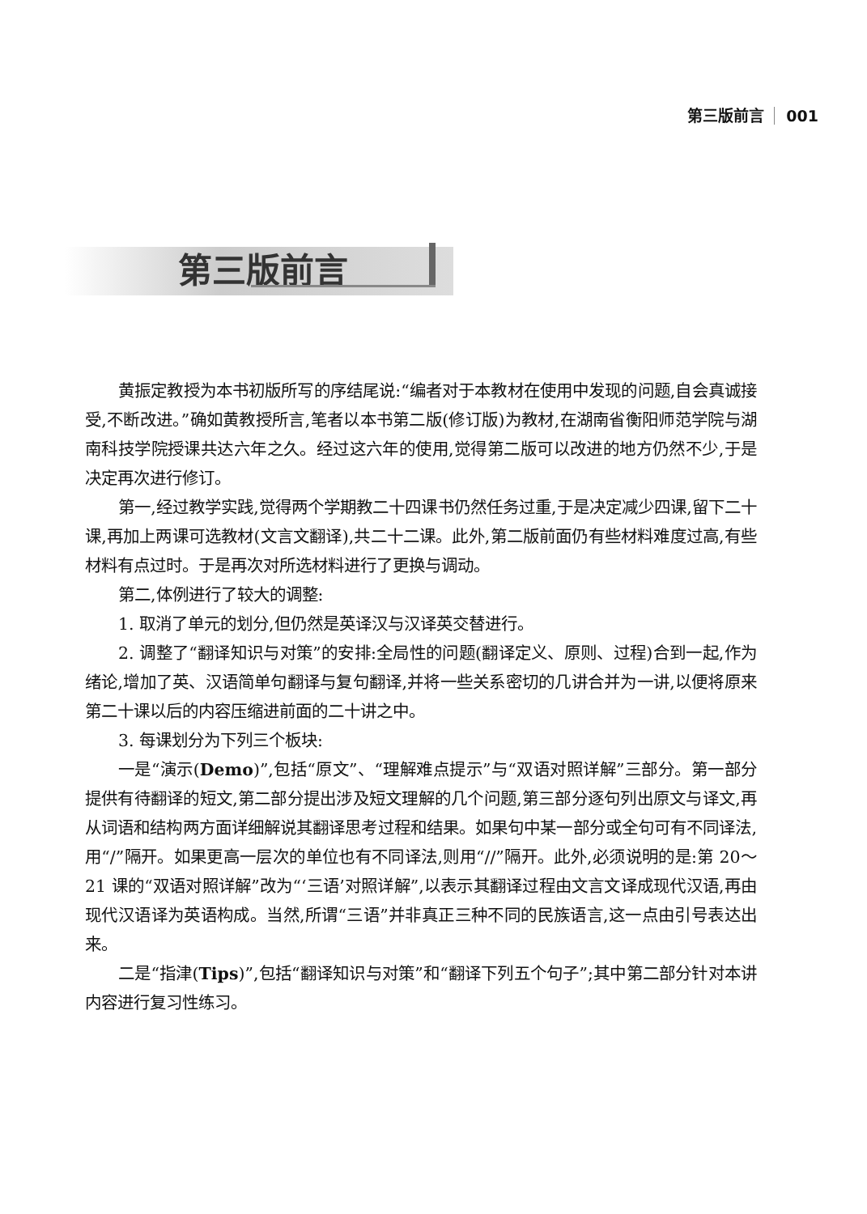第三版前言 001
第三版前言
黄振定教授为本书初版所写的序结尾说:“编者对于本教材在使用中发现的问题,自会真诚接受,不断改进。”确如黄教授所言,笔者以本书第二版(修订版)为教材,在湖南省衡阳师范学院与湖南科技学院授课共达六年之久。经过这六年的使用,觉得第二版可以改进的地方仍然不少,于是决定再次进行修订。
第一,经过教学实践,觉得两个学期教二十四课书仍然任务过重,于是决定减少四课,留下二十课,再加上两课可选教材(文言文翻译),共二十二课。此外,第二版前面仍有些材料难度过高,有些材料有点过时。于是再次对所选材料进行了更换与调动。
第二,体例进行了较大的调整:
1. 取消了单元的划分,但仍然是英译汉与汉译英交替进行。
2. 调整了“翻译知识与对策”的安排:全局性的问题(翻译定义、原则、过程)合到一起,作为绪论,增加了英、汉语简单句翻译与复句翻译,并将一些关系密切的几讲合并为一讲,以便将原来第二十课以后的内容压缩进前面的二十讲之中。
3. 每课划分为下列三个板块:
一是“演示(Demo)”,包括“原文”、“理解难点提示”与“双语对照详解”三部分。第一部分提供有待翻译的短文,第二部分提出涉及短文理解的几个问题,第三部分逐句列出原文与译文,再从词语和结构两方面详细解说其翻译思考过程和结果。如果句中某一部分或全句可有不同译法,用“/”隔开。如果更高一层次的单位也有不同译法,则用“//”隔开。此外,必须说明的是:第 20～21 课的“双语对照详解”改为“‘三语’对照详解”,以表示其翻译过程由文言文译成现代汉语,再由现代汉语译为英语构成。当然,所谓“三语”并非真正三种不同的民族语言,这一点由引号表达出来。
二是“指津(Tips)”,包括“翻译知识与对策”和“翻译下列五个句子”;其中第二部分针对本讲内容进行复习性练习。